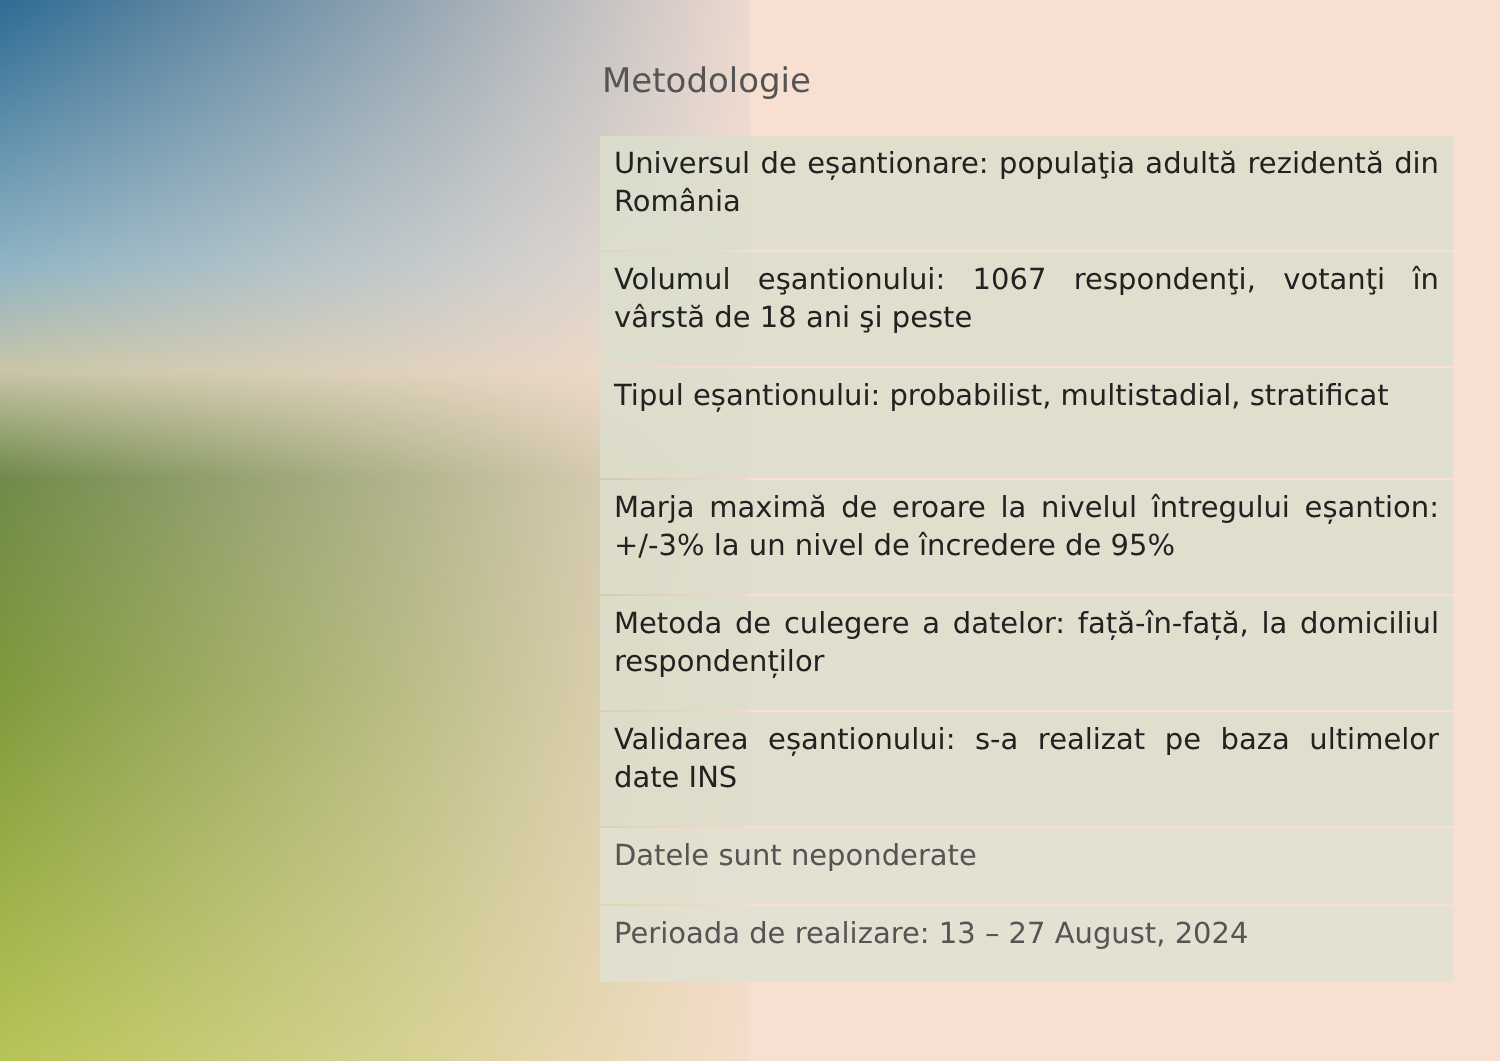Metodologie
| Universul de eșantionare: populaţia adultă rezidentă din România |
| Volumul eşantionului: 1067 respondenţi, votanţi în vârstă de 18 ani şi peste |
| Tipul eșantionului: probabilist, multistadial, stratificat |
| Marja maximă de eroare la nivelul întregului eșantion: +/-3% la un nivel de încredere de 95% |
| Metoda de culegere a datelor: față-în-față, la domiciliul respondenților |
| Validarea eșantionului: s-a realizat pe baza ultimelor date INS |
| Datele sunt neponderate |
| Perioada de realizare: 13 – 27 August, 2024 |